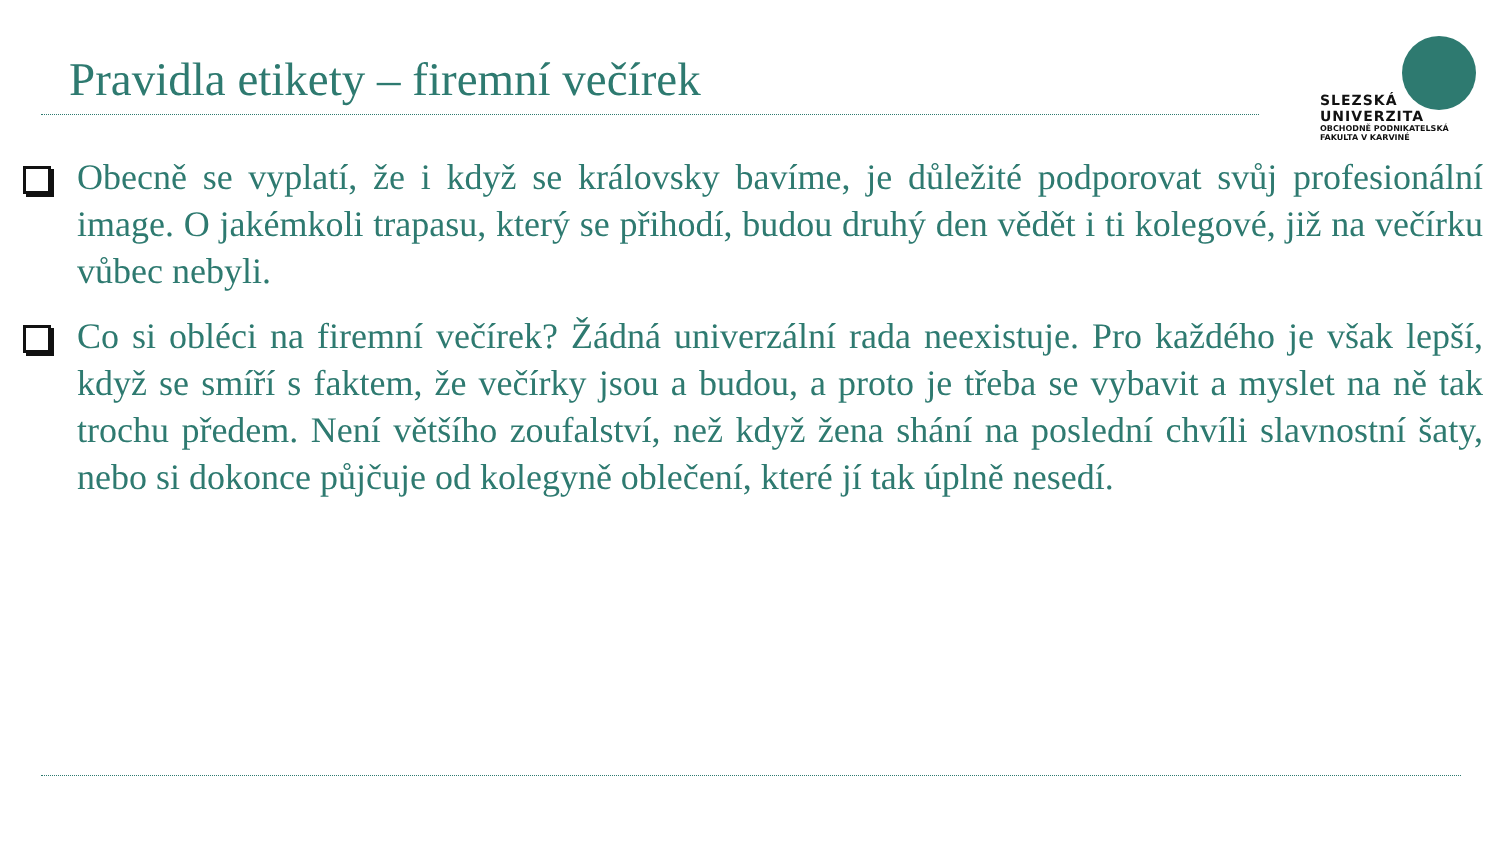Pravidla etikety – firemní večírek
SLEZSKÁ
UNIVERZITA
OBCHODNĚ PODNIKATELSKÁ
FAKULTA V KARVINÉ
Obecně se vyplatí, že i když se královsky bavíme, je důležité podporovat svůj profesionální image. O jakémkoli trapasu, který se přihodí, budou druhý den vědět i ti kolegové, již na večírku vůbec nebyli.
Co si obléci na firemní večírek? Žádná univerzální rada neexistuje. Pro každého je však lepší, když se smíří s faktem, že večírky jsou a budou, a proto je třeba se vybavit a myslet na ně tak trochu předem. Není většího zoufalství, než když žena shání na poslední chvíli slavnostní šaty, nebo si dokonce půjčuje od kolegyně oblečení, které jí tak úplně nesedí.